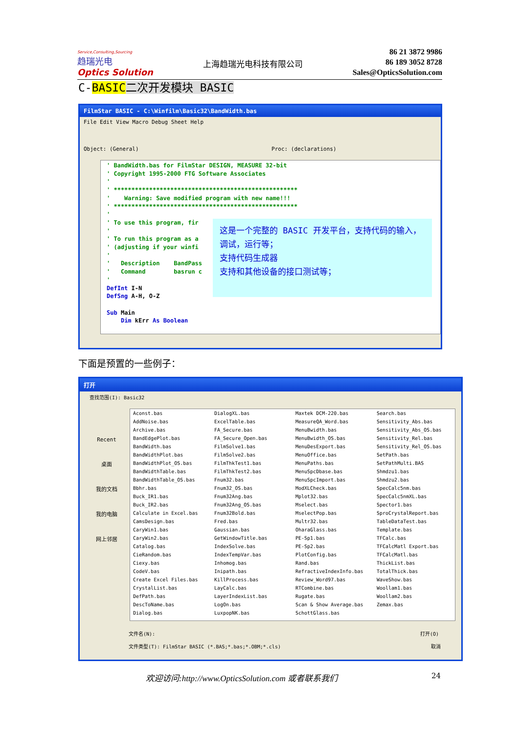Service,Consulting,Sourcing
趋瑞光电
Optics Solution
上海趋瑞光电科技有限公司
86 21 3872 9986
86 189 3052 8728
Sales@OpticsSolution.com
C-BASIC 二次开发模块 BASIC
FilmStar BASIC - C:\Winfilm\Basic32\BandWidth.bas
File Edit View Macro Debug Sheet Help
Object: (General) Proc: (declarations)
' BandWidth.bas for FilmStar DESIGN, MEASURE 32-bit ' Copyright 1995-2000 FTG Software Associates ' ' **************************************************** ' Warning: Save modified program with new name!!! ' **************************************************** ' ' To use this program, fir ' ' To run this program as a ' (adjusting if your winfi ' ' Description BandPass ' Command basrun c ' DefInt I-N DefSng A-H, O-Z Sub Main Dim kErr As Boolean
这是一个完整的 BASIC 开发平台，支持代码的输入，调试，运行等；
支持代码生成器
支持和其他设备的接口测试等；
下面是预置的一些例子：
打开
查找范围(I): Basic32
Recent
桌面
我的文档
我的电脑
网上邻居
| Aconst.bas | DialogXL.bas | Maxtek DCM-220.bas | Search.bas |
| AddNoise.bas | ExcelTable.bas | MeasureQA_Word.bas | Sensitivity_Abs.bas |
| Archive.bas | FA_Secure.bas | MenuBwidth.bas | Sensitivity_Abs_OS.bas |
| BandEdgePlot.bas | FA_Secure_Open.bas | MenuBwidth_OS.bas | Sensitivity_Rel.bas |
| BandWidth.bas | FilmSolve1.bas | MenuDesExport.bas | Sensitivity_Rel_OS.bas |
| BandWidthPlot.bas | FilmSolve2.bas | MenuOffice.bas | SetPath.bas |
| BandWidthPlot_OS.bas | FilmThkTest1.bas | MenuPaths.bas | SetPathMulti.BAS |
| BandWidthTable.bas | FilmThkTest2.bas | MenuSpcDbase.bas | Shmdzu1.bas |
| BandWidthTable_OS.bas | Fnum32.bas | MenuSpcImport.bas | Shmdzu2.bas |
| Bbhr.bas | Fnum32_OS.bas | ModXLCheck.bas | SpecCalc5nm.bas |
| Buck_IR1.bas | Fnum32Ang.bas | Mplot32.bas | SpecCalc5nmXL.bas |
| Buck_IR2.bas | Fnum32Ang_OS.bas | Mselect.bas | Spector1.bas |
| Calculate in Excel.bas | Fnum32Bold.bas | MselectPop.bas | SproCrystalReport.bas |
| CamsDesign.bas | Fred.bas | Multr32.bas | TableDataTest.bas |
| CaryWin1.bas | Gaussian.bas | OharaGlass.bas | Template.bas |
| CaryWin2.bas | GetWindowTitle.bas | PE-Sp1.bas | TFCalc.bas |
| Catalog.bas | IndexSolve.bas | PE-Sp2.bas | TFCalcMatl Export.bas |
| CieRandom.bas | IndexTempVar.bas | PlotConfig.bas | TFCalcMatl.bas |
| Ciexy.bas | Inhomog.bas | Rand.bas | ThickList.bas |
| CodeV.bas | Inipath.bas | RefractiveIndexInfo.bas | TotalThick.bas |
| Create Excel Files.bas | KillProcess.bas | Review_Word97.bas | WaveShow.bas |
| CrystalList.bas | LayCalc.bas | RTCombine.bas | Woollam1.bas |
| DefPath.bas | LayerIndexList.bas | Rugate.bas | Woollam2.bas |
| DescToName.bas | LogOn.bas | Scan & Show Average.bas | Zemax.bas |
| Dialog.bas | LuxpopNK.bas | SchottGlass.bas | |
文件名(N): 打开(O)
文件类型(T): FilmStar BASIC (*.BAS;*.bas;*.OBM;*.cls) 取消
欢迎访问:http://www.OpticsSolution.com 或者联系我们
24